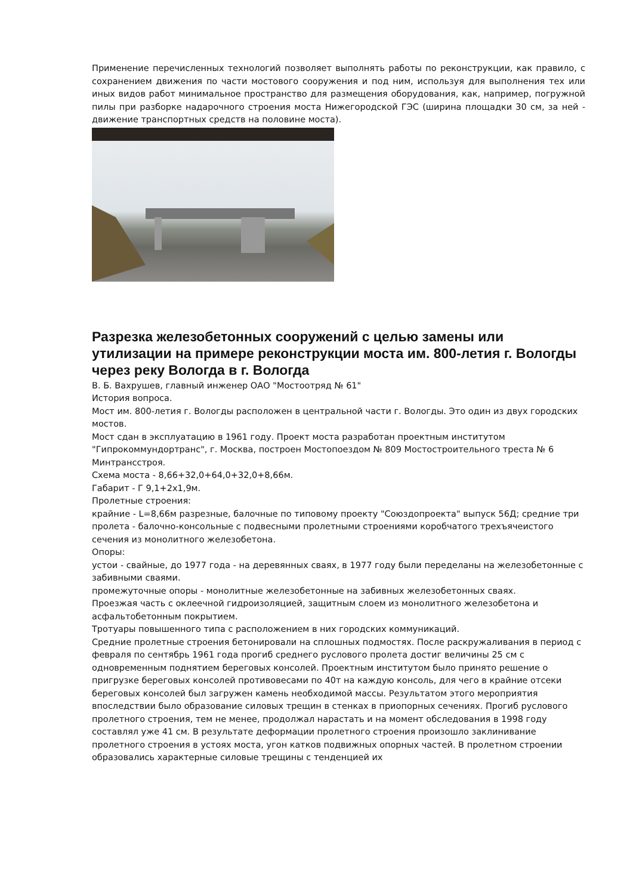Применение перечисленных технологий позволяет выполнять работы по реконструкции, как правило, с сохранением движения по части мостового сооружения и под ним, используя для выполнения тех или иных видов работ минимальное пространство для размещения оборудования, как, например, погружной пилы при разборке надарочного строения моста Нижегородской ГЭС (ширина площадки 30 см, за ней - движение транспортных средств на половине моста).
Разрезка железобетонных сооружений с целью замены или утилизации на примере реконструкции моста им. 800-летия г. Вологды через реку Вологда в г. Вологда
В. Б. Вахрушев, главный инженер ОАО "Мостоотряд № 61"
История вопроса.
Мост им. 800-летия г. Вологды расположен в центральной части г. Вологды. Это один из двух городских мостов.
Мост сдан в эксплуатацию в 1961 году. Проект моста разработан проектным институтом "Гипрокоммундортранс", г. Москва, построен Мостопоездом № 809 Мостостроительного треста № 6 Минтрансстроя.
Схема моста - 8,66+32,0+64,0+32,0+8,66м.
Габарит - Г 9,1+2х1,9м.
Пролетные строения:
крайние - L=8,66м разрезные, балочные по типовому проекту "Союздопроекта" выпуск 56Д; средние три пролета - балочно-консольные с подвесными пролетными строениями коробчатого трехъячеистого сечения из монолитного железобетона.
Опоры:
устои - свайные, до 1977 года - на деревянных сваях, в 1977 году были переделаны на железобетонные с забивными сваями.
промежуточные опоры - монолитные железобетонные на забивных железобетонных сваях.
Проезжая часть с оклеечной гидроизоляцией, защитным слоем из монолитного железобетона и асфальтобетонным покрытием.
Тротуары повышенного типа с расположением в них городских коммуникаций.
Средние пролетные строения бетонировали на сплошных подмостях. После раскружаливания в период с февраля по сентябрь 1961 года прогиб среднего руслового пролета достиг величины 25 см с одновременным поднятием береговых консолей. Проектным институтом было принято решение о пригрузке береговых консолей противовесами по 40т на каждую консоль, для чего в крайние отсеки береговых консолей был загружен камень необходимой массы. Результатом этого мероприятия впоследствии было образование силовых трещин в стенках в приопорных сечениях. Прогиб руслового пролетного строения, тем не менее, продолжал нарастать и на момент обследования в 1998 году составлял уже 41 см. В результате деформации пролетного строения произошло заклинивание пролетного строения в устоях моста, угон катков подвижных опорных частей. В пролетном строении образовались характерные силовые трещины с тенденцией их